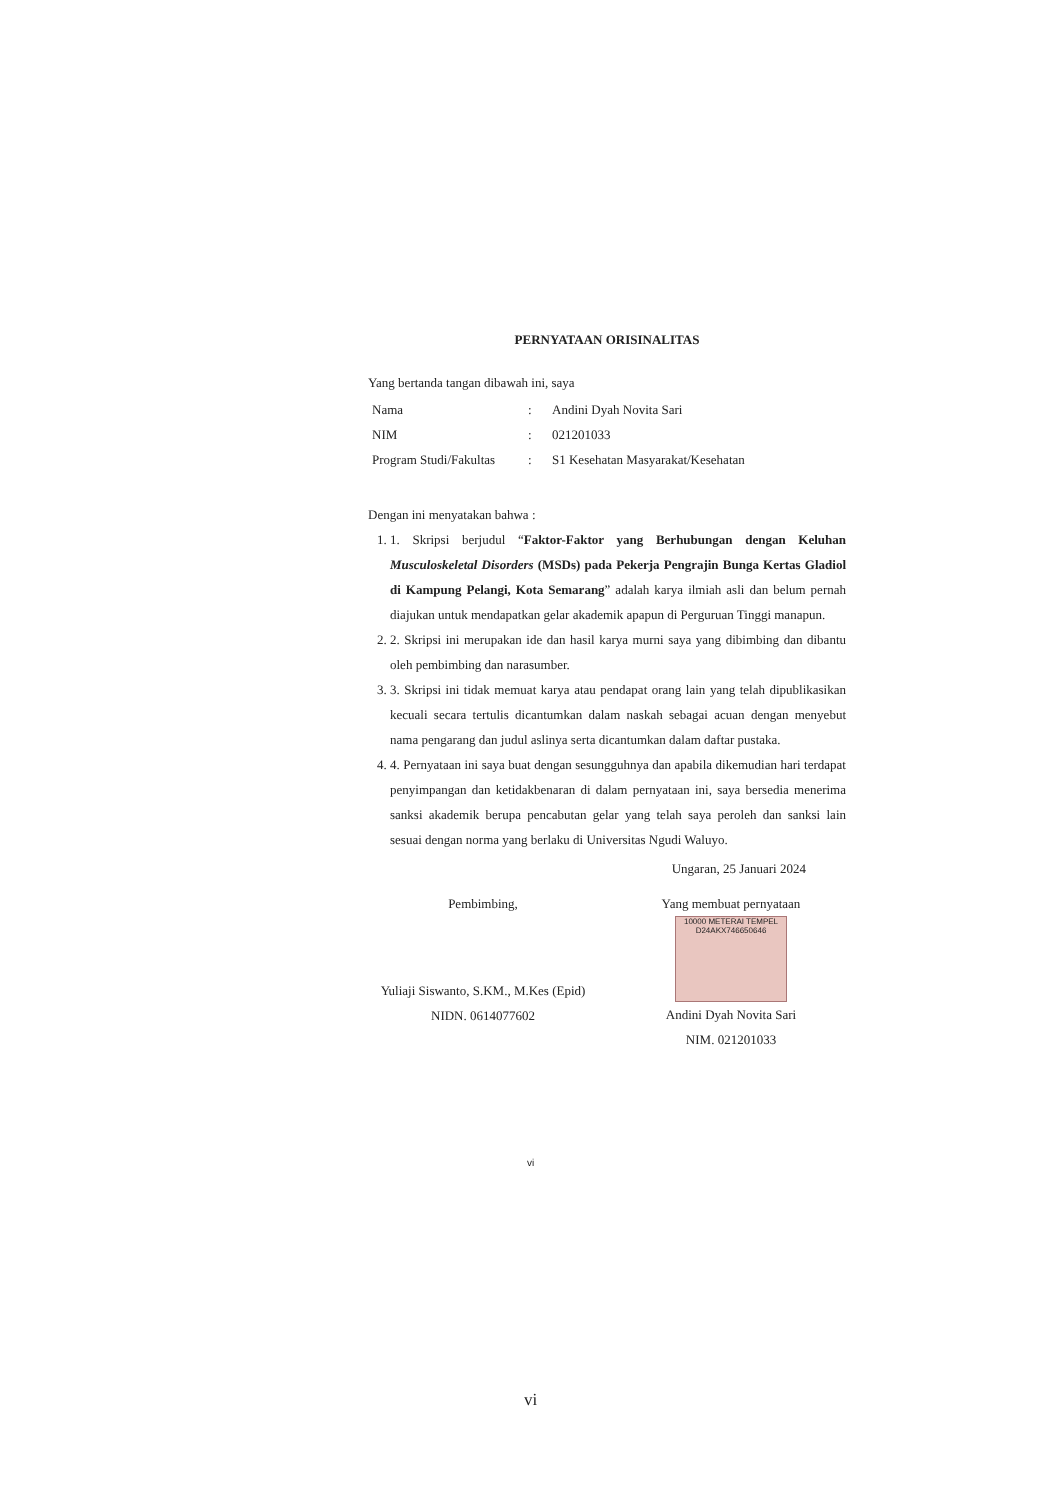PERNYATAAN ORISINALITAS
Yang bertanda tangan dibawah ini, saya
| Nama | : | Andini Dyah Novita Sari |
| NIM | : | 021201033 |
| Program Studi/Fakultas | : | S1 Kesehatan Masyarakat/Kesehatan |
Dengan ini menyatakan bahwa :
1. 1. Skripsi berjudul “Faktor-Faktor yang Berhubungan dengan Keluhan Musculoskeletal Disorders (MSDs) pada Pekerja Pengrajin Bunga Kertas Gladiol di Kampung Pelangi, Kota Semarang” adalah karya ilmiah asli dan belum pernah diajukan untuk mendapatkan gelar akademik apapun di Perguruan Tinggi manapun.
2. 2. Skripsi ini merupakan ide dan hasil karya murni saya yang dibimbing dan dibantu oleh pembimbing dan narasumber.
3. 3. Skripsi ini tidak memuat karya atau pendapat orang lain yang telah dipublikasikan kecuali secara tertulis dicantumkan dalam naskah sebagai acuan dengan menyebut nama pengarang dan judul aslinya serta dicantumkan dalam daftar pustaka.
4. 4. Pernyataan ini saya buat dengan sesungguhnya dan apabila dikemudian hari terdapat penyimpangan dan ketidakbenaran di dalam pernyataan ini, saya bersedia menerima sanksi akademik berupa pencabutan gelar yang telah saya peroleh dan sanksi lain sesuai dengan norma yang berlaku di Universitas Ngudi Waluyo.
Ungaran, 25 Januari 2024
Pembimbing,
Yuliaji Siswanto, S.KM., M.Kes (Epid)
NIDN. 0614077602
Yang membuat pernyataan
10000 METERAI TEMPEL D24AKX746650646
Andini Dyah Novita Sari
NIM. 021201033
vi
vi